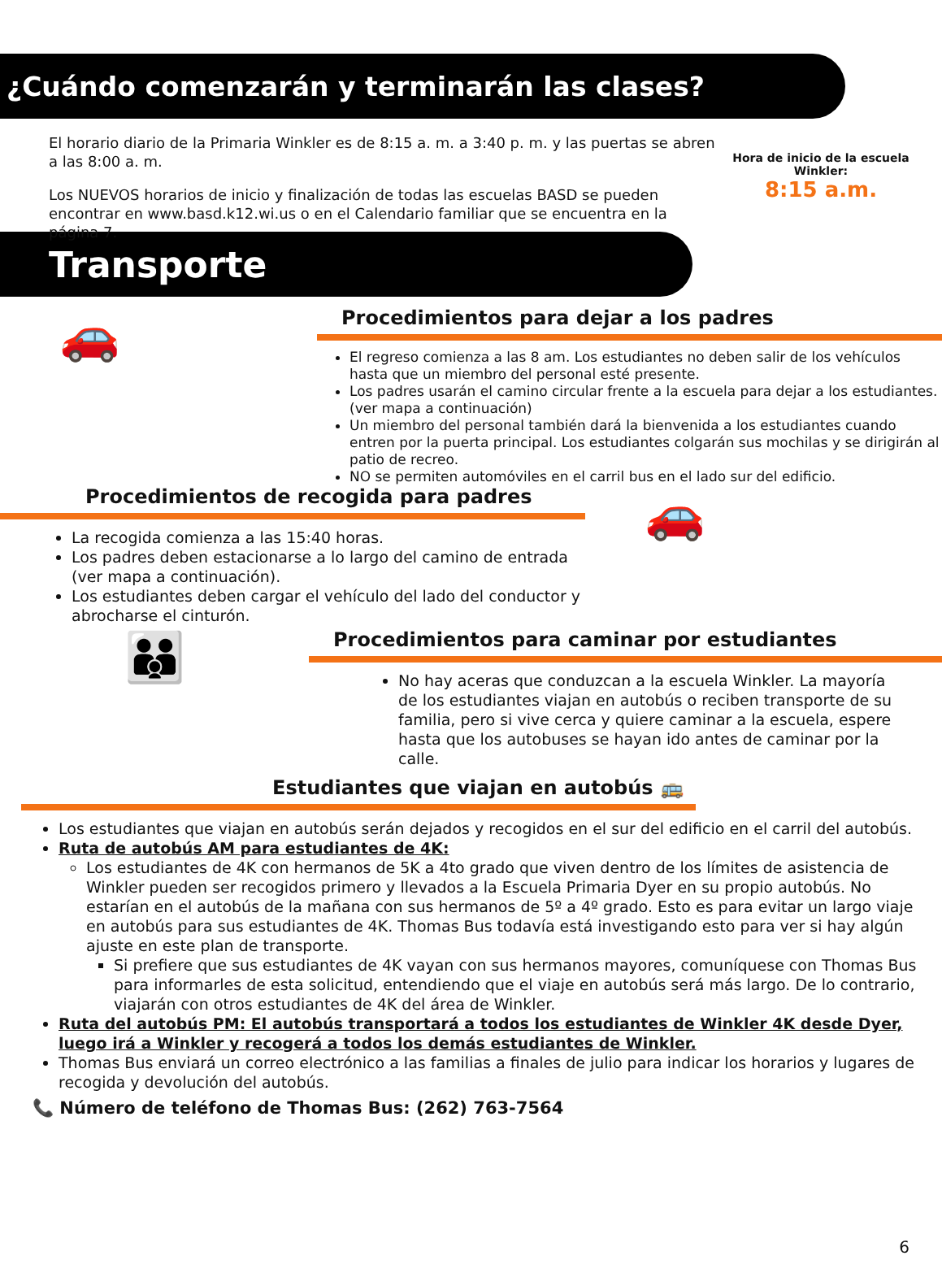¿Cuándo comenzarán y terminarán las clases?
El horario diario de la Primaria Winkler es de 8:15 a. m. a 3:40 p. m. y las puertas se abren a las 8:00 a. m.
Los NUEVOS horarios de inicio y finalización de todas las escuelas BASD se pueden encontrar en www.basd.k12.wi.us o en el Calendario familiar que se encuentra en la página 7.
Hora de inicio de la escuela Winkler:
8:15 a.m.
Transporte
🚗
Procedimientos para dejar a los padres
El regreso comienza a las 8 am. Los estudiantes no deben salir de los vehículos hasta que un miembro del personal esté presente.
Los padres usarán el camino circular frente a la escuela para dejar a los estudiantes. (ver mapa a continuación)
Un miembro del personal también dará la bienvenida a los estudiantes cuando entren por la puerta principal. Los estudiantes colgarán sus mochilas y se dirigirán al patio de recreo.
NO se permiten automóviles en el carril bus en el lado sur del edificio.
Procedimientos de recogida para padres
La recogida comienza a las 15:40 horas.
Los padres deben estacionarse a lo largo del camino de entrada (ver mapa a continuación).
Los estudiantes deben cargar el vehículo del lado del conductor y abrocharse el cinturón.
🚗
👪
Procedimientos para caminar por estudiantes
No hay aceras que conduzcan a la escuela Winkler. La mayoría de los estudiantes viajan en autobús o reciben transporte de su familia, pero si vive cerca y quiere caminar a la escuela, espere hasta que los autobuses se hayan ido antes de caminar por la calle.
Estudiantes que viajan en autobús 🚌
Los estudiantes que viajan en autobús serán dejados y recogidos en el sur del edificio en el carril del autobús.
Ruta de autobús AM para estudiantes de 4K:
Los estudiantes de 4K con hermanos de 5K a 4to grado que viven dentro de los límites de asistencia de Winkler pueden ser recogidos primero y llevados a la Escuela Primaria Dyer en su propio autobús. No estarían en el autobús de la mañana con sus hermanos de 5º a 4º grado. Esto es para evitar un largo viaje en autobús para sus estudiantes de 4K. Thomas Bus todavía está investigando esto para ver si hay algún ajuste en este plan de transporte.
Si prefiere que sus estudiantes de 4K vayan con sus hermanos mayores, comuníquese con Thomas Bus para informarles de esta solicitud, entendiendo que el viaje en autobús será más largo. De lo contrario, viajarán con otros estudiantes de 4K del área de Winkler.
Ruta del autobús PM: El autobús transportará a todos los estudiantes de Winkler 4K desde Dyer, luego irá a Winkler y recogerá a todos los demás estudiantes de Winkler.
Thomas Bus enviará un correo electrónico a las familias a finales de julio para indicar los horarios y lugares de recogida y devolución del autobús.
📞 Número de teléfono de Thomas Bus: (262) 763-7564
6